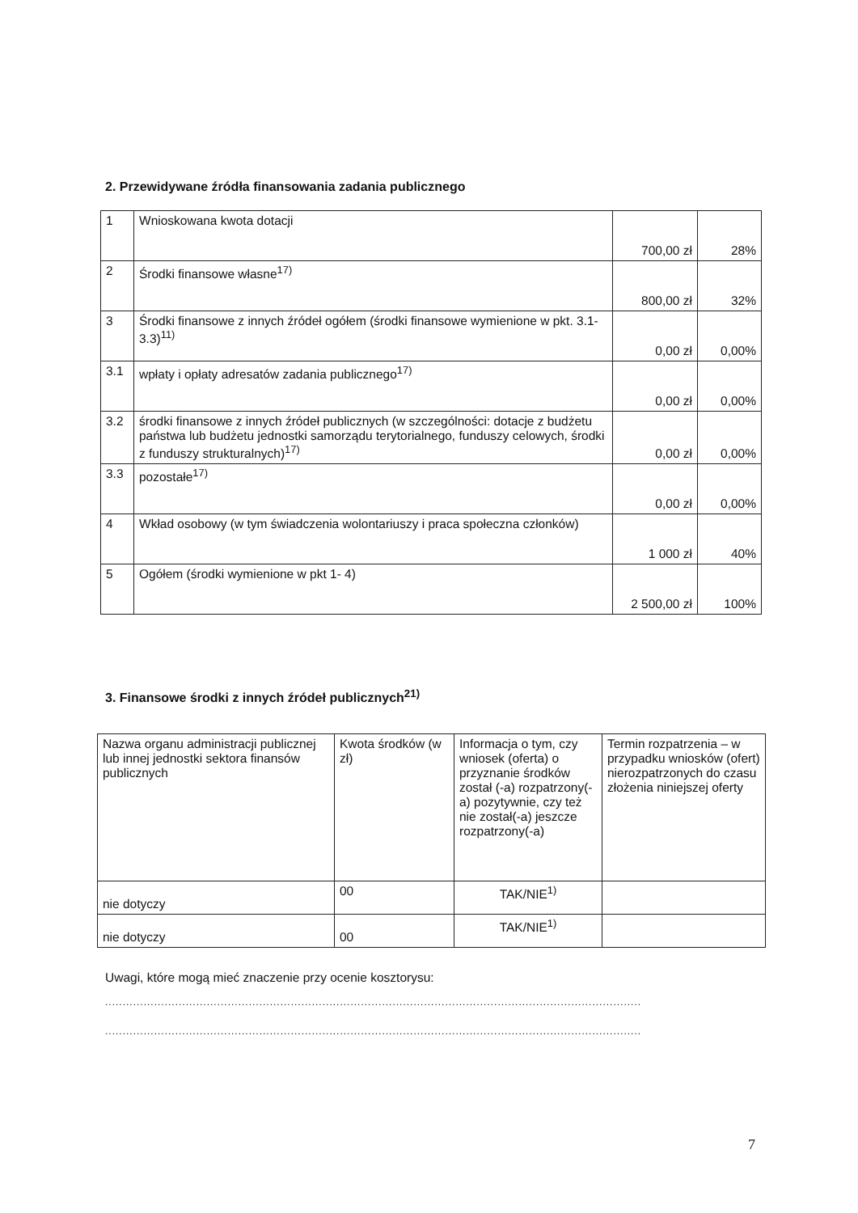2. Przewidywane źródła finansowania zadania publicznego
| 1 | Wnioskowana kwota dotacji | 700,00 zł | 28% |
| 2 | Środki finansowe własne<sup>17)</sup> | 800,00 zł | 32% |
| 3 | Środki finansowe z innych źródeł ogółem (środki finansowe wymienione w pkt. 3.1-3.3)<sup>11)</sup> | 0,00 zł | 0,00% |
| 3.1 | wpłaty i opłaty adresatów zadania publicznego<sup>17)</sup> | 0,00 zł | 0,00% |
| 3.2 | środki finansowe z innych źródeł publicznych (w szczególności: dotacje z budżetu państwa lub budżetu jednostki samorządu terytorialnego, funduszy celowych, środki z funduszy strukturalnych)<sup>17)</sup> | 0,00 zł | 0,00% |
| 3.3 | pozostałe<sup>17)</sup> | 0,00 zł | 0,00% |
| 4 | Wkład osobowy (w tym świadczenia wolontariuszy i praca społeczna członków) | 1 000 zł | 40% |
| 5 | Ogółem (środki wymienione w pkt 1- 4) | 2 500,00 zł | 100% |
3. Finansowe środki z innych źródeł publicznych<sup>21)</sup>
| Nazwa organu administracji publicznej lub innej jednostki sektora finansów publicznych | Kwota środków (w zł) | Informacja o tym, czy wniosek (oferta) o przyznanie środków został (-a) rozpatrzony(-a) pozytywnie, czy też nie został(-a) jeszcze rozpatrzony(-a) | Termin rozpatrzenia – w przypadku wniosków (ofert) nierozpatrzonych do czasu złożenia niniejszej oferty |
| nie dotyczy | 00 | TAK/NIE<sup>1)</sup> | |
| nie dotyczy | 00 | TAK/NIE<sup>1)</sup> | |
Uwagi, które mogą mieć znaczenie przy ocenie kosztorysu:
.........................................................................................................................................................
.........................................................................................................................................................
7